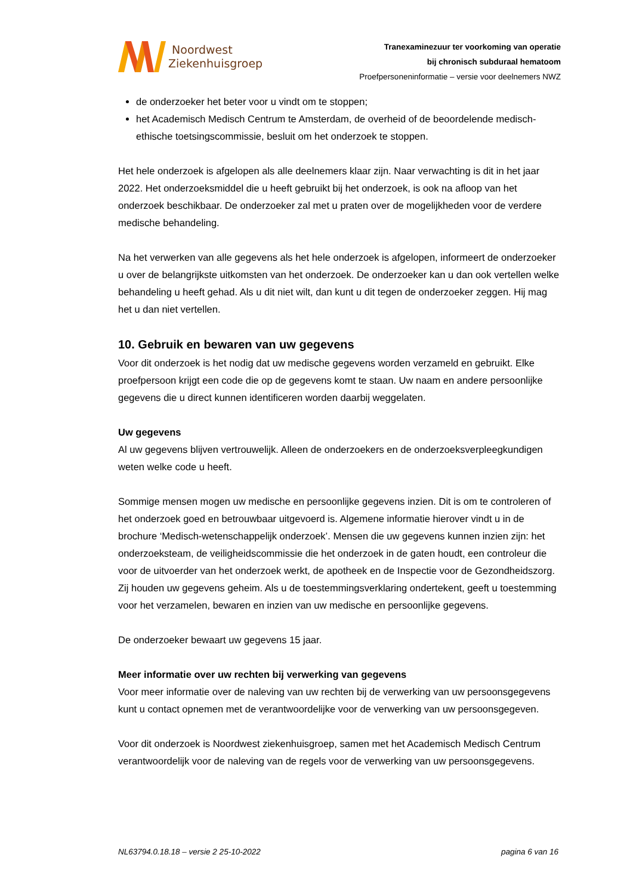Noordwest
Ziekenhuisgroep
Tranexaminezuur ter voorkoming van operatie
bij chronisch subduraal hematoom
Proefpersoneninformatie – versie voor deelnemers NWZ
de onderzoeker het beter voor u vindt om te stoppen;
het Academisch Medisch Centrum te Amsterdam, de overheid of de beoordelende medisch-ethische toetsingscommissie, besluit om het onderzoek te stoppen.
Het hele onderzoek is afgelopen als alle deelnemers klaar zijn. Naar verwachting is dit in het jaar 2022. Het onderzoeksmiddel die u heeft gebruikt bij het onderzoek, is ook na afloop van het onderzoek beschikbaar. De onderzoeker zal met u praten over de mogelijkheden voor de verdere medische behandeling.
Na het verwerken van alle gegevens als het hele onderzoek is afgelopen, informeert de onderzoeker u over de belangrijkste uitkomsten van het onderzoek. De onderzoeker kan u dan ook vertellen welke behandeling u heeft gehad. Als u dit niet wilt, dan kunt u dit tegen de onderzoeker zeggen. Hij mag het u dan niet vertellen.
10. Gebruik en bewaren van uw gegevens
Voor dit onderzoek is het nodig dat uw medische gegevens worden verzameld en gebruikt. Elke proefpersoon krijgt een code die op de gegevens komt te staan. Uw naam en andere persoonlijke gegevens die u direct kunnen identificeren worden daarbij weggelaten.
Uw gegevens
Al uw gegevens blijven vertrouwelijk. Alleen de onderzoekers en de onderzoeksverpleegkundigen weten welke code u heeft.
Sommige mensen mogen uw medische en persoonlijke gegevens inzien. Dit is om te controleren of het onderzoek goed en betrouwbaar uitgevoerd is. Algemene informatie hierover vindt u in de brochure ‘Medisch-wetenschappelijk onderzoek’. Mensen die uw gegevens kunnen inzien zijn: het onderzoeksteam, de veiligheidscommissie die het onderzoek in de gaten houdt, een controleur die voor de uitvoerder van het onderzoek werkt, de apotheek en de Inspectie voor de Gezondheidszorg. Zij houden uw gegevens geheim. Als u de toestemmingsverklaring ondertekent, geeft u toestemming voor het verzamelen, bewaren en inzien van uw medische en persoonlijke gegevens.
De onderzoeker bewaart uw gegevens 15 jaar.
Meer informatie over uw rechten bij verwerking van gegevens
Voor meer informatie over de naleving van uw rechten bij de verwerking van uw persoonsgegevens kunt u contact opnemen met de verantwoordelijke voor de verwerking van uw persoonsgegeven.
Voor dit onderzoek is Noordwest ziekenhuisgroep, samen met het Academisch Medisch Centrum verantwoordelijk voor de naleving van de regels voor de verwerking van uw persoonsgegevens.
NL63794.0.18.18 – versie 2 25-10-2022 pagina 6 van 16